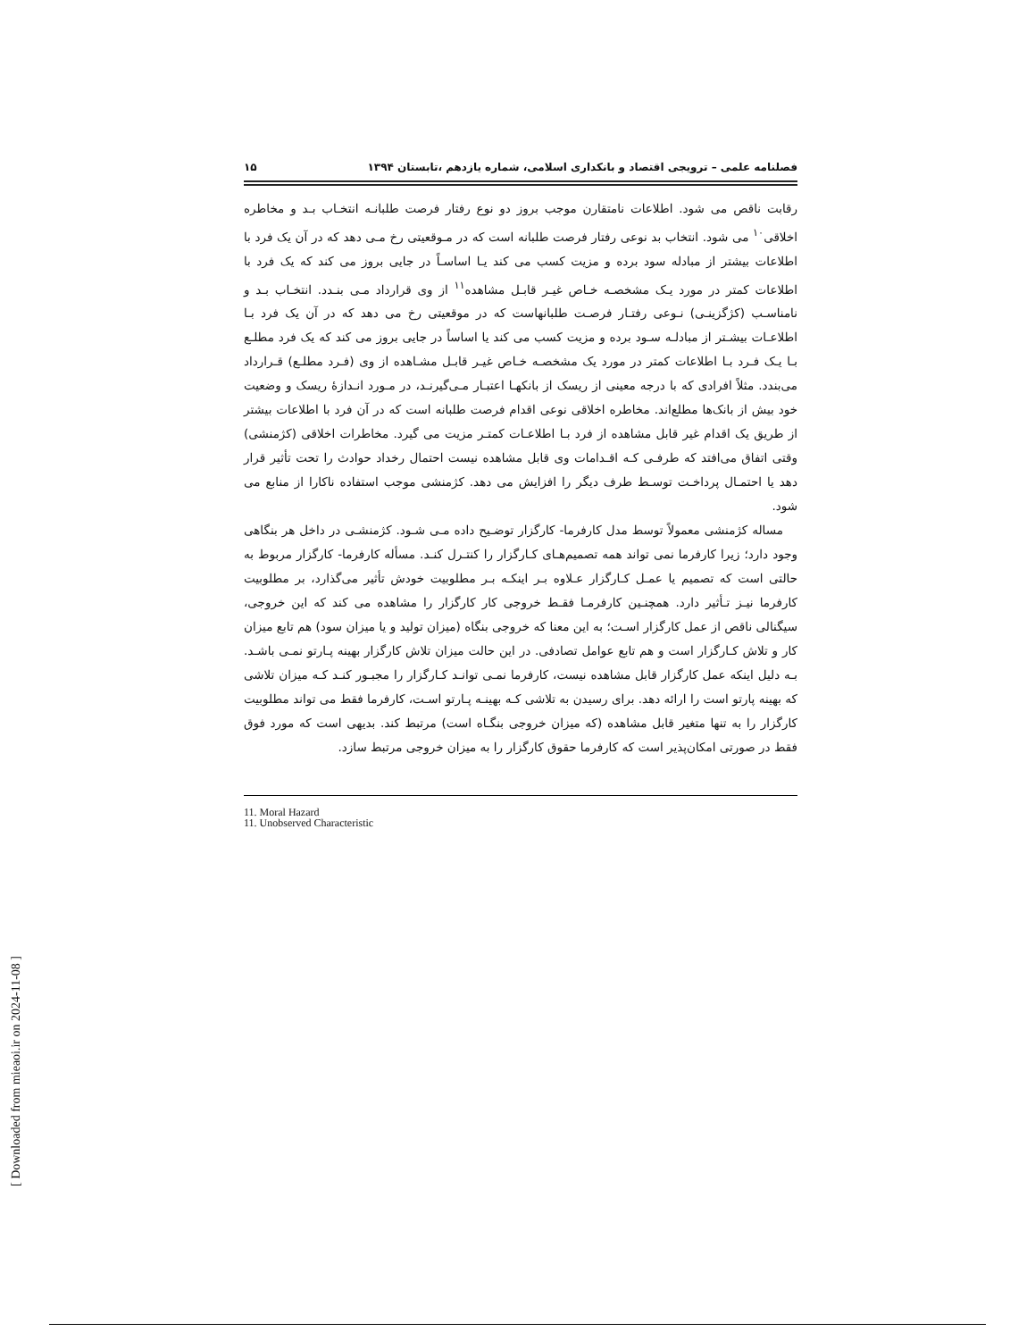[ Downloaded from mieaoi.ir on 2024-11-08 ]
فصلنامه علمی – ترویجی اقتصاد و بانکداری اسلامی، شماره یازدهم ،تابستان ۱۳۹۴ ۱۵
رقابت ناقص می شود. اطلاعات نامتقارن موجب بروز دو نوع رفتار فرصت طلبانـه انتخـاب بـد و مخاطره اخلاقی<sup>۱۰</sup> می شود. انتخاب بد نوعی رفتار فرصت طلبانه است که در مـوقعیتی رخ مـی دهد که در آن یک فرد با اطلاعات بیشتر از مبادله سود برده و مزیت کسب می کند یـا اساسـاً در جایی بروز می کند که یک فرد با اطلاعات کمتر در مورد یـک مشخصـه خـاص غیـر قابـل مشاهده<sup>۱۱</sup> از وی قرارداد مـی بنـدد. انتخـاب بـد و نامناسـب (کژگزینـی) نـوعی رفتـار فرصـت طلبانهاست که در موقعیتی رخ می دهد که در آن یک فرد بـا اطلاعـات بیشـتر از مبادلـه سـود برده و مزیت کسب می کند یا اساساً در جایی بروز می کند که یک فرد مطلـع بـا یـک فـرد بـا اطلاعات کمتر در مورد یک مشخصـه خـاص غیـر قابـل مشـاهده از وی (فـرد مطلـع) قـرارداد می‌بندد. مثلاً افرادی که با درجه معینی از ریسک از بانکهـا اعتبـار مـی‌گیرنـد، در مـورد انـدازهٔ ریسک و وضعیت خود بیش از بانک‌ها مطلع‌اند. مخاطره اخلاقی نوعی اقدام فرصت طلبانه است که در آن فرد با اطلاعات بیشتر از طریق یک اقدام غیر قابل مشاهده از فرد بـا اطلاعـات کمتـر مزیت می گیرد. مخاطرات اخلاقی (کژمنشی) وقتی اتفاق می‌افتد که طرفـی کـه اقـدامات وی قابل مشاهده نیست احتمال رخداد حوادث را تحت تأثیر قرار دهد یا احتمـال پرداخـت توسـط طرف دیگر را افزایش می دهد. کژمنشی موجب استفاده ناکارا از منابع می شود.
مساله کژمنشی معمولاً توسط مدل کارفرما- کارگزار توضـیح داده مـی شـود. کژمنشـی در داخل هر بنگاهی وجود دارد؛ زیرا کارفرما نمی تواند همه تصمیم‌هـای کـارگزار را کنتـرل کنـد. مسأله کارفرما- کارگزار مربوط به حالتی است که تصمیم یا عمـل کـارگزار عـلاوه بـر اینکـه بـر مطلوبیت خودش تأثیر می‌گذارد، بر مطلوبیت کارفرما نیـز تـأثیر دارد. همچنـین کارفرمـا فقـط خروجی کار کارگزار را مشاهده می کند که این خروجی، سیگنالی ناقص از عمل کارگزار اسـت؛ به این معنا که خروجی بنگاه (میزان تولید و یا میزان سود) هم تابع میزان کار و تلاش کـارگزار است و هم تابع عوامل تصادفی. در این حالت میزان تلاش کارگزار بهینه پـارتو نمـی باشـد. بـه دلیل اینکه عمل کارگزار قابل مشاهده نیست، کارفرما نمـی توانـد کـارگزار را مجبـور کنـد کـه میزان تلاشی که بهینه پارتو است را ارائه دهد. برای رسیدن به تلاشی کـه بهینـه پـارتو اسـت، کارفرما فقط می تواند مطلوبیت کارگزار را به تنها متغیر قابل مشاهده (که میزان خروجی بنگـاه است) مرتبط کند. بدیهی است که مورد فوق فقط در صورتی امکان‌پذیر است که کارفرما حقوق کارگزار را به میزان خروجی مرتبط سازد.
11. Moral Hazard
11. Unobserved Characteristic